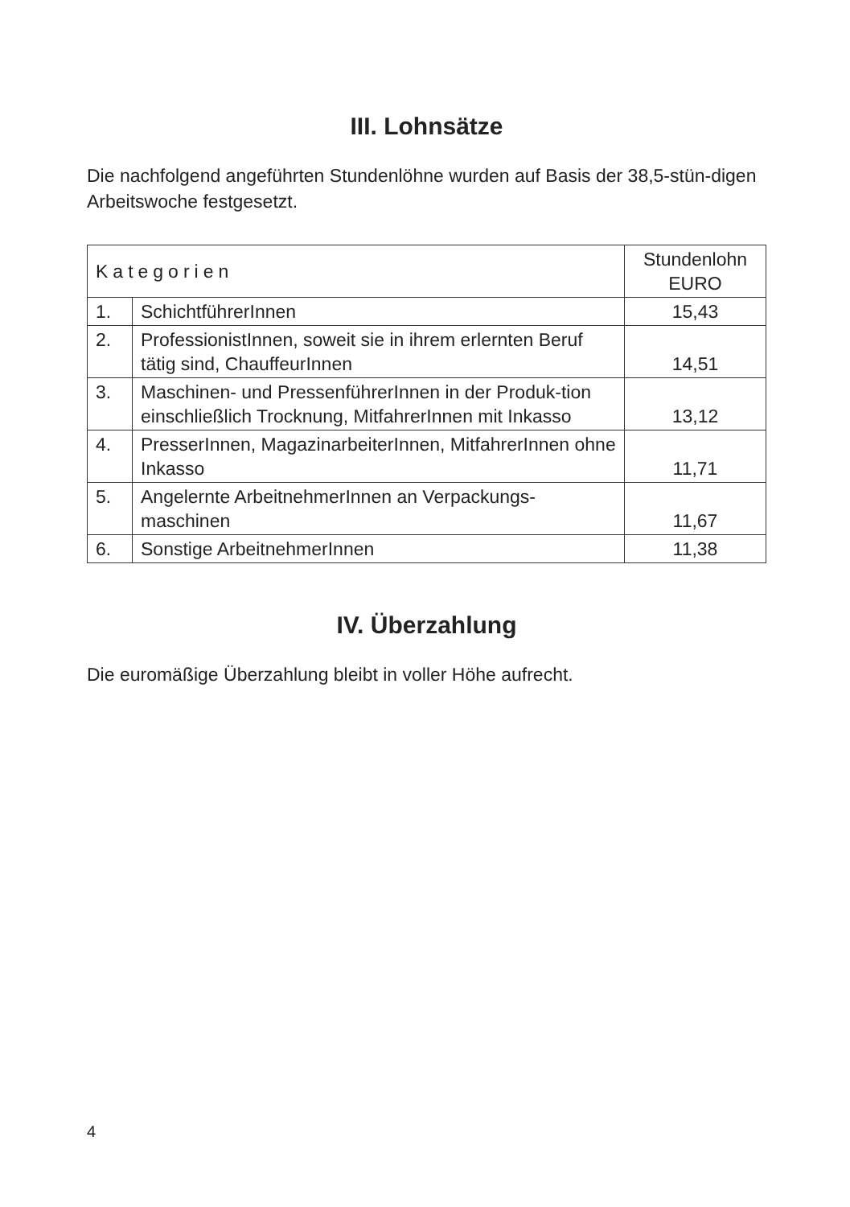III. Lohnsätze
Die nachfolgend angeführten Stundenlöhne wurden auf Basis der 38,5-stün-digen Arbeitswoche festgesetzt.
| Kategorien | | Stundenlohn EURO |
| --- | --- | --- |
| 1. | SchichtführerInnen | 15,43 |
| 2. | ProfessionistInnen, soweit sie in ihrem erlernten Beruf tätig sind, ChauffeurInnen | 14,51 |
| 3. | Maschinen- und PressenführerInnen in der Produk-tion einschließlich Trocknung, MitfahrerInnen mit Inkasso | 13,12 |
| 4. | PresserInnen, MagazinarbeiterInnen, MitfahrerInnen ohne Inkasso | 11,71 |
| 5. | Angelernte ArbeitnehmerInnen an Verpackungs-maschinen | 11,67 |
| 6. | Sonstige ArbeitnehmerInnen | 11,38 |
IV. Überzahlung
Die euromäßige Überzahlung bleibt in voller Höhe aufrecht.
4